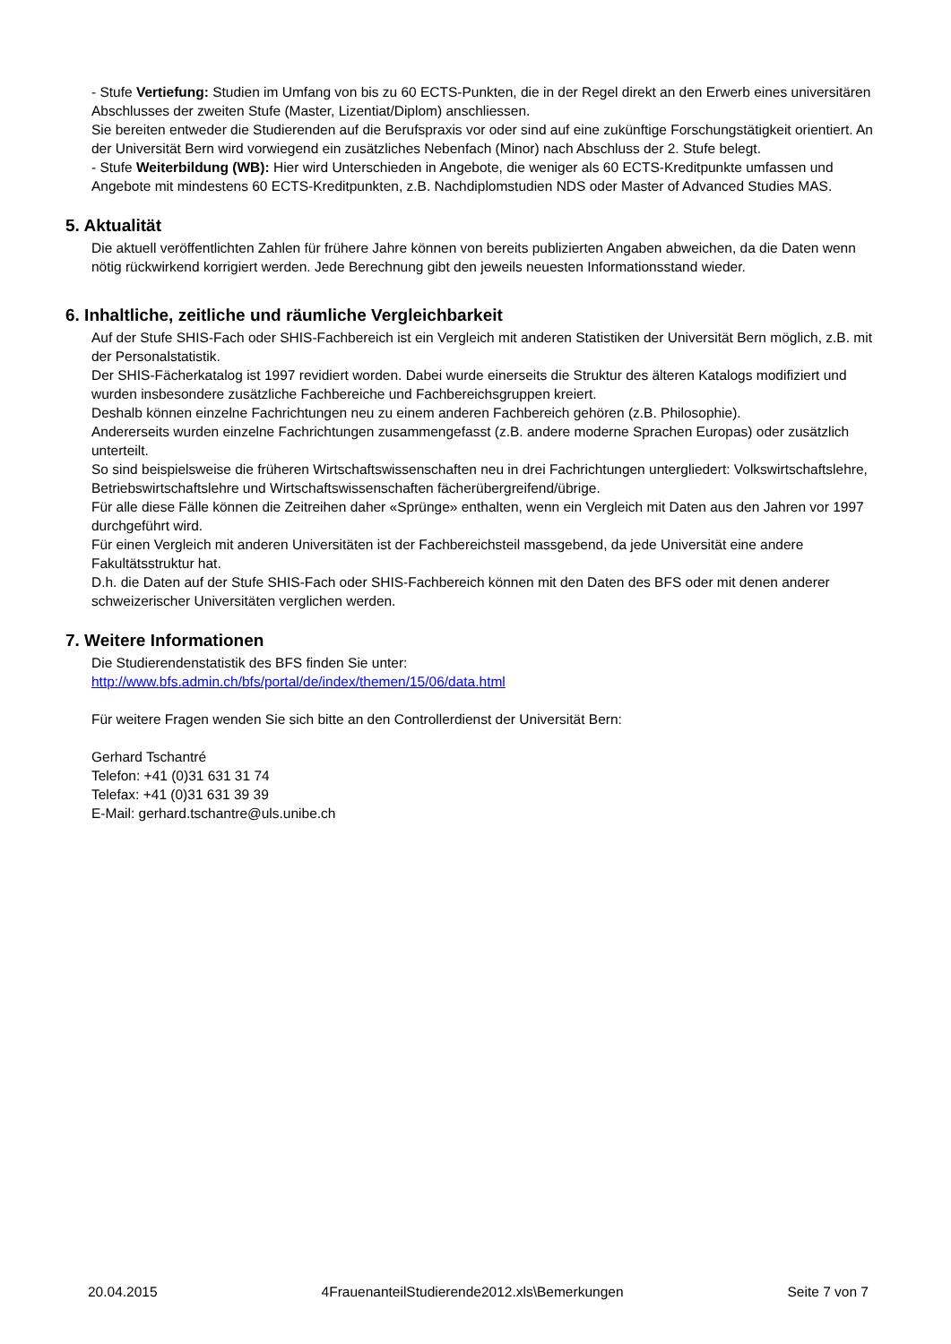- Stufe Vertiefung: Studien im Umfang von bis zu 60 ECTS-Punkten, die in der Regel direkt an den Erwerb eines universitären Abschlusses der zweiten Stufe (Master, Lizentiat/Diplom) anschliessen.
Sie bereiten entweder die Studierenden auf die Berufspraxis vor oder sind auf eine zukünftige Forschungstätigkeit orientiert. An der Universität Bern wird vorwiegend ein zusätzliches Nebenfach (Minor) nach Abschluss der 2. Stufe belegt.
- Stufe Weiterbildung (WB): Hier wird Unterschieden in Angebote, die weniger als 60 ECTS-Kreditpunkte umfassen und Angebote mit mindestens 60 ECTS-Kreditpunkten, z.B. Nachdiplomstudien NDS oder Master of Advanced Studies MAS.
5. Aktualität
Die aktuell veröffentlichten Zahlen für frühere Jahre können von bereits publizierten Angaben abweichen, da die Daten wenn nötig rückwirkend korrigiert werden. Jede Berechnung gibt den jeweils neuesten Informationsstand wieder.
6. Inhaltliche, zeitliche und räumliche Vergleichbarkeit
Auf der Stufe SHIS-Fach oder SHIS-Fachbereich ist ein Vergleich mit anderen Statistiken der Universität Bern möglich, z.B. mit der Personalstatistik.
Der SHIS-Fächerkatalog ist 1997 revidiert worden. Dabei wurde einerseits die Struktur des älteren Katalogs modifiziert und wurden insbesondere zusätzliche Fachbereiche und Fachbereichsgruppen kreiert.
Deshalb können einzelne Fachrichtungen neu zu einem anderen Fachbereich gehören (z.B. Philosophie).
Andererseits wurden einzelne Fachrichtungen zusammengefasst (z.B. andere moderne Sprachen Europas) oder zusätzlich unterteilt.
So sind beispielsweise die früheren Wirtschaftswissenschaften neu in drei Fachrichtungen untergliedert: Volkswirtschaftslehre, Betriebswirtschaftslehre und Wirtschaftswissenschaften fächerübergreifend/übrige.
Für alle diese Fälle können die Zeitreihen daher «Sprünge» enthalten, wenn ein Vergleich mit Daten aus den Jahren vor 1997 durchgeführt wird.
Für einen Vergleich mit anderen Universitäten ist der Fachbereichsteil massgebend, da jede Universität eine andere Fakultätsstruktur hat.
D.h. die Daten auf der Stufe SHIS-Fach oder SHIS-Fachbereich können mit den Daten des BFS oder mit denen anderer schweizerischer Universitäten verglichen werden.
7. Weitere Informationen
Die Studierendenstatistik des BFS finden Sie unter:
http://www.bfs.admin.ch/bfs/portal/de/index/themen/15/06/data.html
Für weitere Fragen wenden Sie sich bitte an den Controllerdienst der Universität Bern:
Gerhard Tschantré
Telefon: +41 (0)31 631 31 74
Telefax: +41 (0)31 631 39 39
E-Mail: gerhard.tschantre@uls.unibe.ch
20.04.2015 4FrauenanteilStudierende2012.xls\Bemerkungen Seite 7 von 7